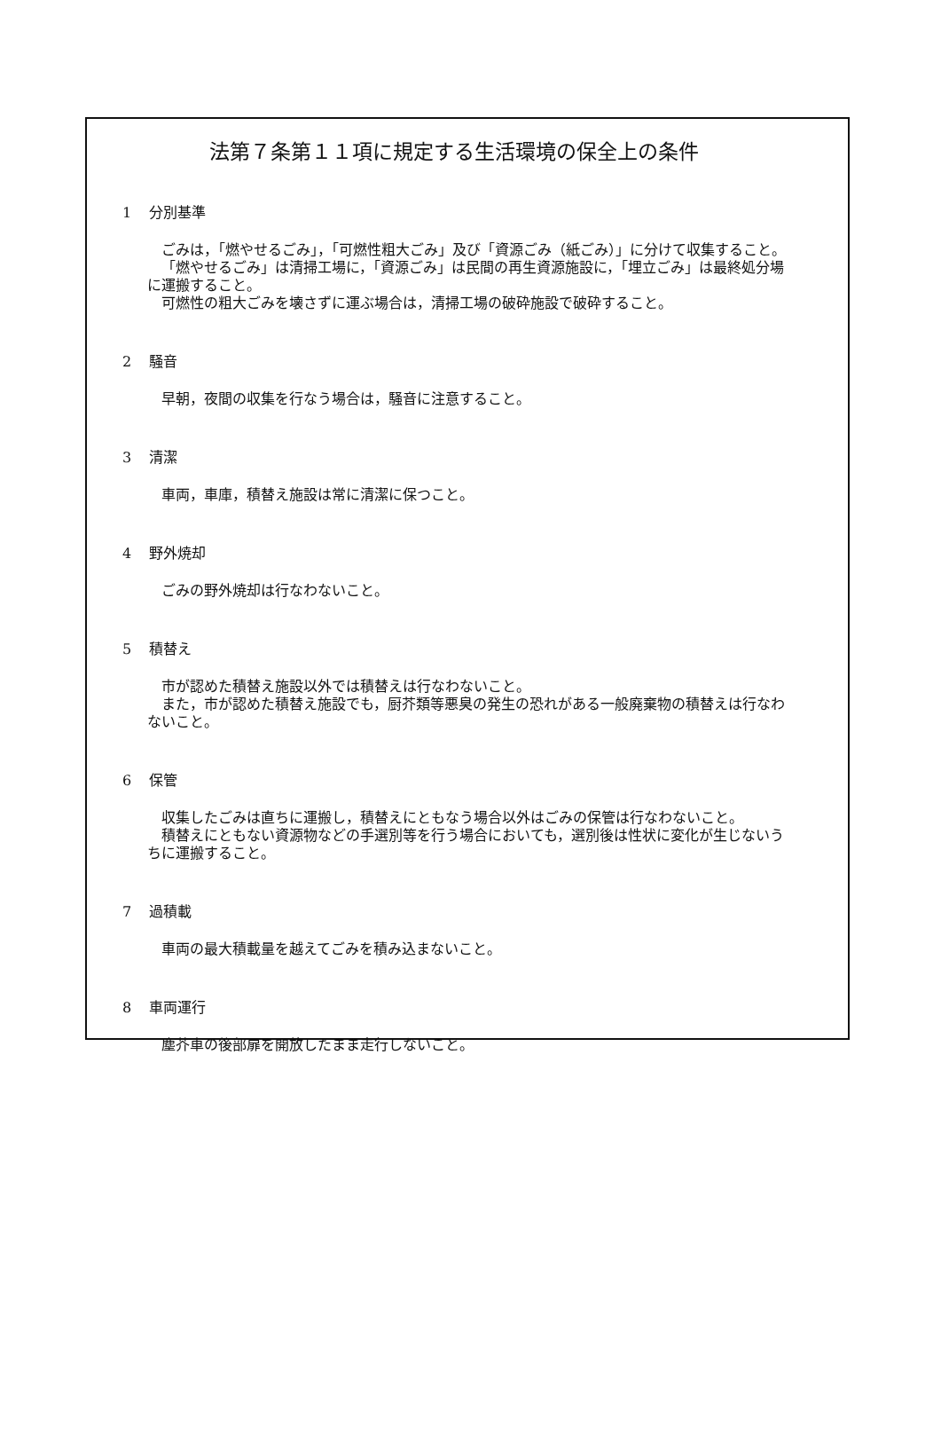法第７条第１１項に規定する生活環境の保全上の条件
1 分別基準
ごみは，「燃やせるごみ」，「可燃性粗大ごみ」及び「資源ごみ（紙ごみ）」に分けて収集すること。
「燃やせるごみ」は清掃工場に，「資源ごみ」は民間の再生資源施設に，「埋立ごみ」は最終処分場に運搬すること。
可燃性の粗大ごみを壊さずに運ぶ場合は，清掃工場の破砕施設で破砕すること。
2 騒音
早朝，夜間の収集を行なう場合は，騒音に注意すること。
3 清潔
車両，車庫，積替え施設は常に清潔に保つこと。
4 野外焼却
ごみの野外焼却は行なわないこと。
5 積替え
市が認めた積替え施設以外では積替えは行なわないこと。
また，市が認めた積替え施設でも，厨芥類等悪臭の発生の恐れがある一般廃棄物の積替えは行なわないこと。
6 保管
収集したごみは直ちに運搬し，積替えにともなう場合以外はごみの保管は行なわないこと。
積替えにともない資源物などの手選別等を行う場合においても，選別後は性状に変化が生じないうちに運搬すること。
7 過積載
車両の最大積載量を越えてごみを積み込まないこと。
8 車両運行
塵芥車の後部扉を開放したまま走行しないこと。